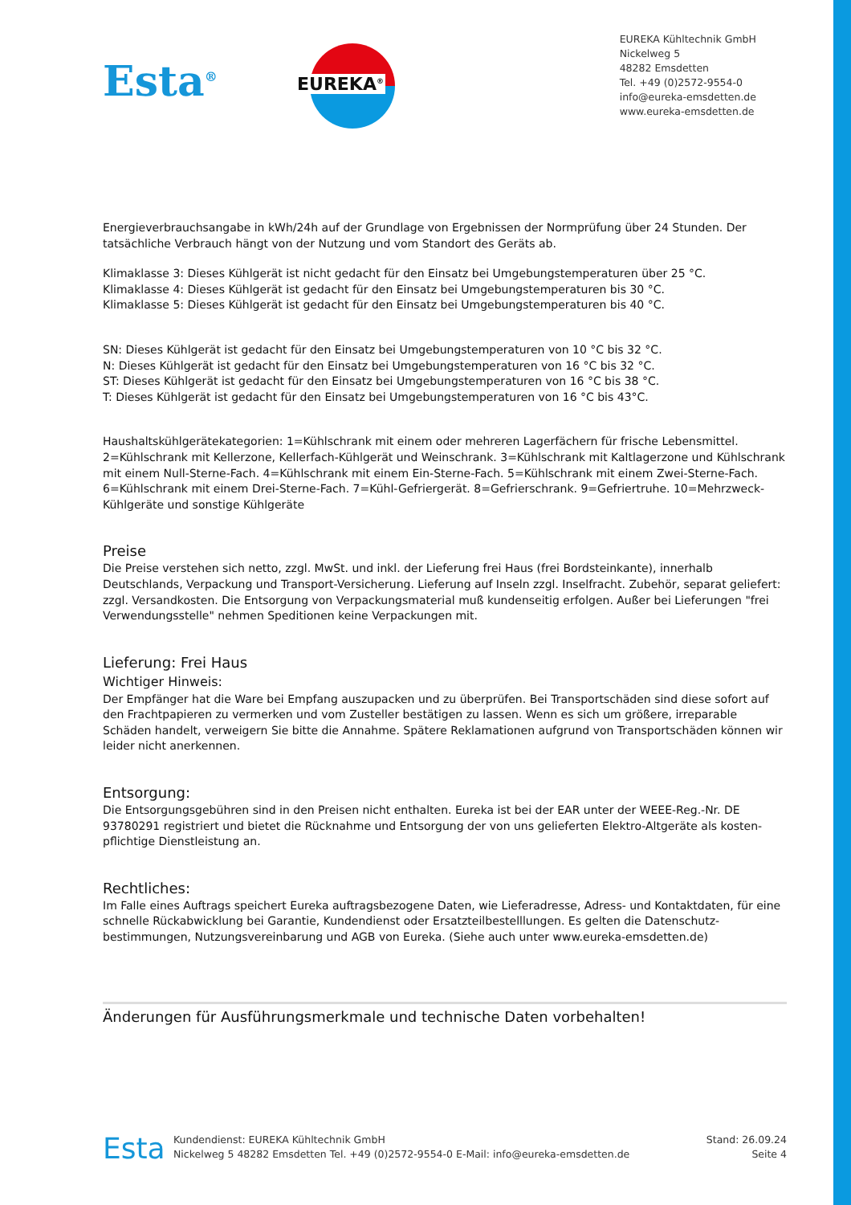Esta<sup>®</sup>
EUREKA<sup>®</sup>
EUREKA Kühltechnik GmbH
Nickelweg 5
48282 Emsdetten
Tel. +49 (0)2572-9554-0
info@eureka-emsdetten.de
www.eureka-emsdetten.de
Energieverbrauchsangabe in kWh/24h auf der Grundlage von Ergebnissen der Normprüfung über 24 Stunden. Der tatsächliche Verbrauch hängt von der Nutzung und vom Standort des Geräts ab.
Klimaklasse 3: Dieses Kühlgerät ist nicht gedacht für den Einsatz bei Umgebungstemperaturen über 25 °C.
Klimaklasse 4: Dieses Kühlgerät ist gedacht für den Einsatz bei Umgebungstemperaturen bis 30 °C.
Klimaklasse 5: Dieses Kühlgerät ist gedacht für den Einsatz bei Umgebungstemperaturen bis 40 °C.
SN: Dieses Kühlgerät ist gedacht für den Einsatz bei Umgebungstemperaturen von 10 °C bis 32 °C.
N: Dieses Kühlgerät ist gedacht für den Einsatz bei Umgebungstemperaturen von 16 °C bis 32 °C.
ST: Dieses Kühlgerät ist gedacht für den Einsatz bei Umgebungstemperaturen von 16 °C bis 38 °C.
T: Dieses Kühlgerät ist gedacht für den Einsatz bei Umgebungstemperaturen von 16 °C bis 43°C.
Haushaltskühlgerätekategorien: 1=Kühlschrank mit einem oder mehreren Lagerfächern für frische Lebensmittel. 2=Kühlschrank mit Kellerzone, Kellerfach-Kühlgerät und Weinschrank. 3=Kühlschrank mit Kaltlagerzone und Kühlschrank mit einem Null-Sterne-Fach. 4=Kühlschrank mit einem Ein-Sterne-Fach. 5=Kühlschrank mit einem Zwei-Sterne-Fach. 6=Kühlschrank mit einem Drei-Sterne-Fach. 7=Kühl-Gefriergerät. 8=Gefrierschrank. 9=Gefriertruhe. 10=Mehrzweck-Kühlgeräte und sonstige Kühlgeräte
Preise
Die Preise verstehen sich netto, zzgl. MwSt. und inkl. der Lieferung frei Haus (frei Bordsteinkante), innerhalb Deutschlands, Verpackung und Transport-Versicherung. Lieferung auf Inseln zzgl. Inselfracht. Zubehör, separat geliefert: zzgl. Versandkosten. Die Entsorgung von Verpackungsmaterial muß kundenseitig erfolgen. Außer bei Lieferungen "frei Verwendungsstelle" nehmen Speditionen keine Verpackungen mit.
Lieferung: Frei Haus
Wichtiger Hinweis:
Der Empfänger hat die Ware bei Empfang auszupacken und zu überprüfen. Bei Transportschäden sind diese sofort auf den Frachtpapieren zu vermerken und vom Zusteller bestätigen zu lassen. Wenn es sich um größere, irreparable Schäden handelt, verweigern Sie bitte die Annahme. Spätere Reklamationen aufgrund von Transportschäden können wir leider nicht anerkennen.
Entsorgung:
Die Entsorgungsgebühren sind in den Preisen nicht enthalten. Eureka ist bei der EAR unter der WEEE-Reg.-Nr. DE 93780291 registriert und bietet die Rücknahme und Entsorgung der von uns gelieferten Elektro-Altgeräte als kosten- pflichtige Dienstleistung an.
Rechtliches:
Im Falle eines Auftrags speichert Eureka auftragsbezogene Daten, wie Lieferadresse, Adress- und Kontaktdaten, für eine schnelle Rückabwicklung bei Garantie, Kundendienst oder Ersatzteilbestelllungen. Es gelten die Datenschutz- bestimmungen, Nutzungsvereinbarung und AGB von Eureka. (Siehe auch unter www.eureka-emsdetten.de)
Änderungen für Ausführungsmerkmale und technische Daten vorbehalten!
Esta
Kundendienst: EUREKA Kühltechnik GmbH
Nickelweg 5 48282 Emsdetten Tel. +49 (0)2572-9554-0 E-Mail: info@eureka-emsdetten.de
Stand: 26.09.24
Seite 4